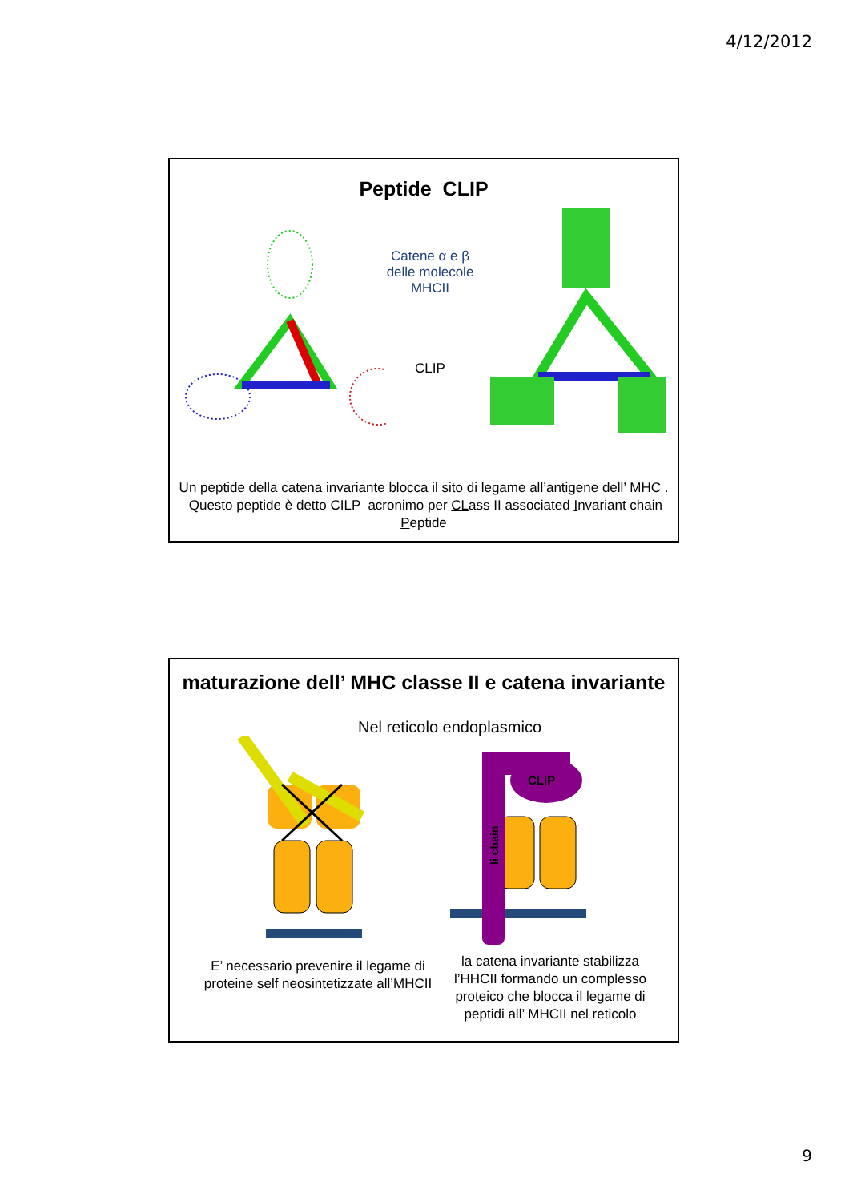4/12/2012
Peptide CLIP
Catene α e β delle molecole MHCII
CLIP
Un peptide della catena invariante blocca il sito di legame all’antigene dell’ MHC . Questo peptide è detto CILP acronimo per CLass II associated Invariant chain Peptide
maturazione dell’ MHC classe II e catena invariante
Nel reticolo endoplasmico
CLIP
Ii chain
E’ necessario prevenire il legame di proteine self neosintetizzate all’MHCII
la catena invariante stabilizza l’HHCII formando un complesso proteico che blocca il legame di peptidi all’ MHCII nel reticolo
9